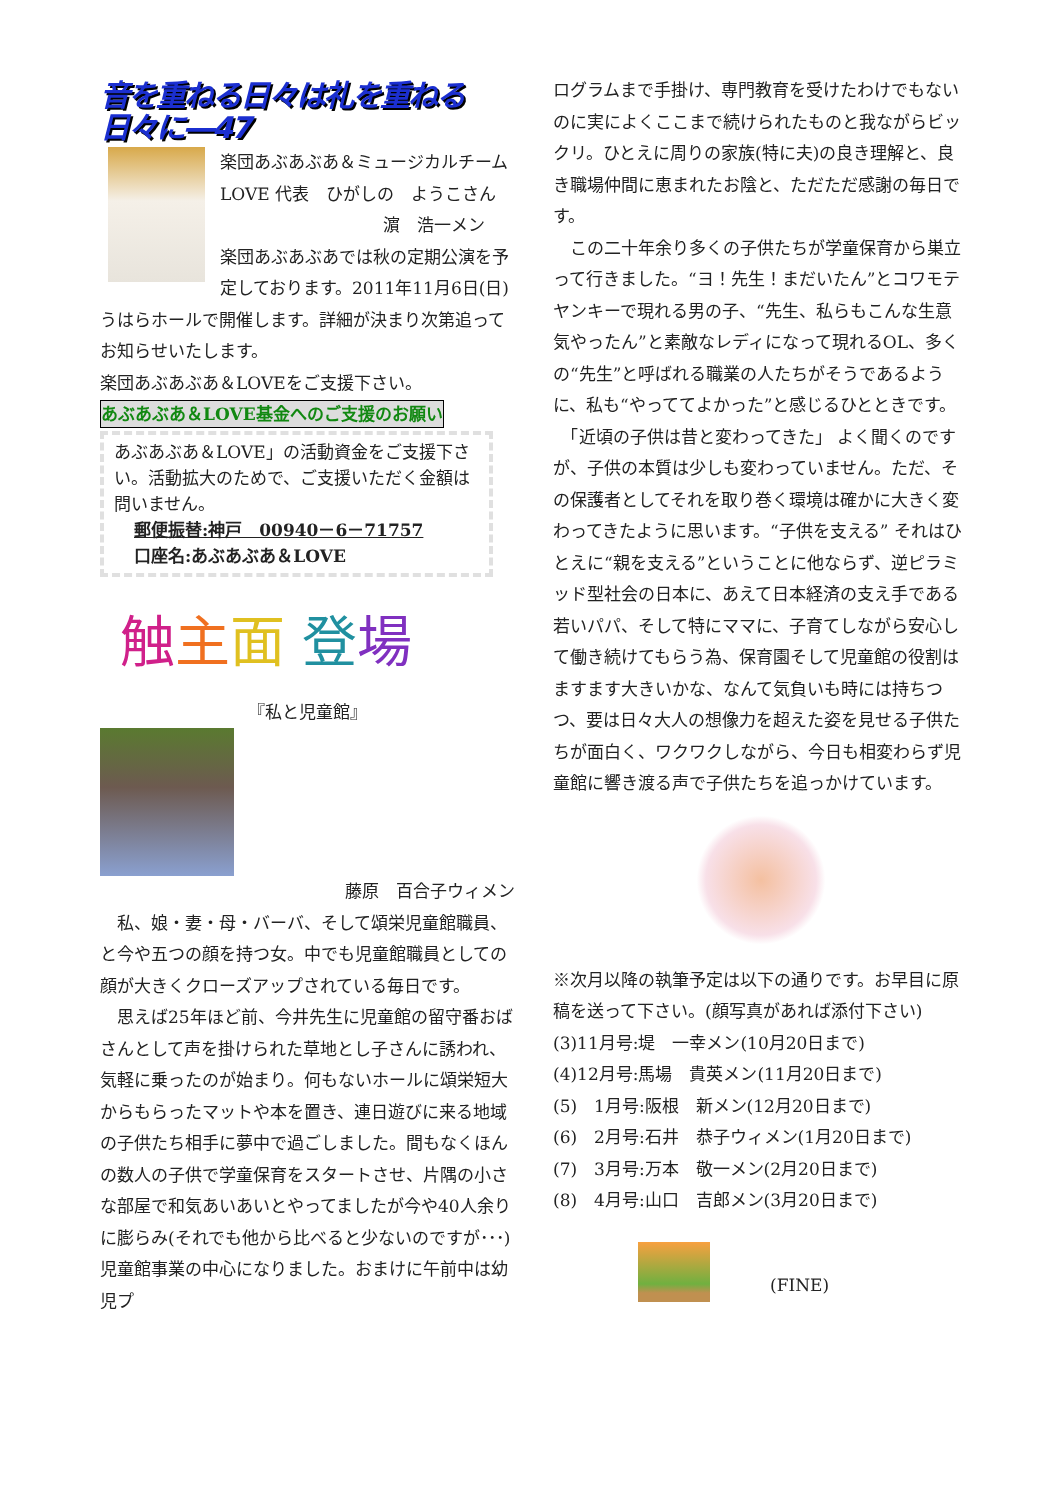音を重ねる日々は礼を重ねる日々に―47
楽団あぶあぶあ＆ミュージカルチーム LOVE 代表　ひがしの　ようこさん
濵　浩一メン
楽団あぶあぶあでは秋の定期公演を予定しております。2011年11月6日(日)うはらホールで開催します。詳細が決まり次第追ってお知らせいたします。
楽団あぶあぶあ＆LOVEをご支援下さい。
あぶあぶあ＆LOVE基金へのご支援のお願い
あぶあぶあ＆LOVE」の活動資金をご支援下さい。活動拡大のためで、ご支援いただく金額は問いません。
郵便振替:神戸　00940－6－71757
口座名:あぶあぶあ＆LOVE
触主面 登場
『私と児童館』
藤原　百合子ウィメン
　私、娘・妻・母・バーバ、そして頌栄児童館職員、と今や五つの顔を持つ女。中でも児童館職員としての顔が大きくクローズアップされている毎日です。
　思えば25年ほど前、今井先生に児童館の留守番おばさんとして声を掛けられた草地とし子さんに誘われ、気軽に乗ったのが始まり。何もないホールに頌栄短大からもらったマットや本を置き、連日遊びに来る地域の子供たち相手に夢中で過ごしました。間もなくほんの数人の子供で学童保育をスタートさせ、片隅の小さな部屋で和気あいあいとやってましたが今や40人余りに膨らみ(それでも他から比べると少ないのですが･･･)児童館事業の中心になりました。おまけに午前中は幼児プ
ログラムまで手掛け、専門教育を受けたわけでもないのに実によくここまで続けられたものと我ながらビックリ。ひとえに周りの家族(特に夫)の良き理解と、良き職場仲間に恵まれたお陰と、ただただ感謝の毎日です。
　この二十年余り多くの子供たちが学童保育から巣立って行きました。“ヨ！先生！まだいたん”とコワモテヤンキーで現れる男の子、“先生、私らもこんな生意気やったん”と素敵なレディになって現れるOL、多くの“先生”と呼ばれる職業の人たちがそうであるように、私も“やっててよかった”と感じるひとときです。
　「近頃の子供は昔と変わってきた」 よく聞くのですが、子供の本質は少しも変わっていません。ただ、その保護者としてそれを取り巻く環境は確かに大きく変わってきたように思います。“子供を支える” それはひとえに“親を支える”ということに他ならず、逆ピラミッド型社会の日本に、あえて日本経済の支え手である若いパパ、そして特にママに、子育てしながら安心して働き続けてもらう為、保育園そして児童館の役割はますます大きいかな、なんて気負いも時には持ちつつ、要は日々大人の想像力を超えた姿を見せる子供たちが面白く、ワクワクしながら、今日も相変わらず児童館に響き渡る声で子供たちを追っかけています。
※次月以降の執筆予定は以下の通りです。お早目に原稿を送って下さい。(顔写真があれば添付下さい)
(3)11月号:堤　一幸メン(10月20日まで)
(4)12月号:馬場　貴英メン(11月20日まで)
(5)　1月号:阪根　新メン(12月20日まで)
(6)　2月号:石井　恭子ウィメン(1月20日まで)
(7)　3月号:万本　敬一メン(2月20日まで)
(8)　4月号:山口　吉郎メン(3月20日まで)
(FINE)